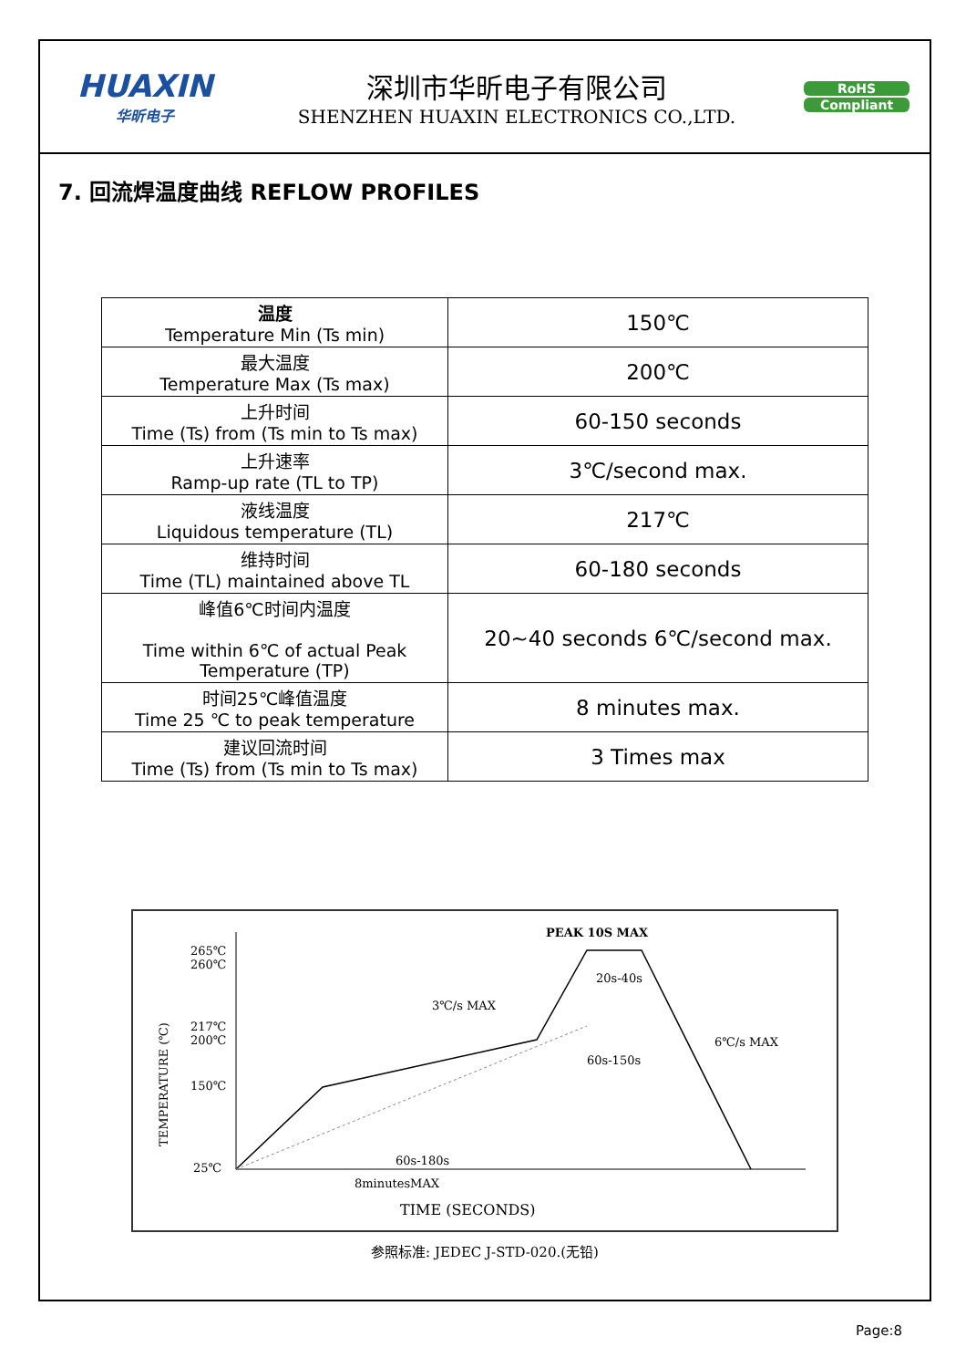HUAXIN
华昕电子
深圳市华昕电子有限公司
SHENZHEN HUAXIN ELECTRONICS CO.,LTD.
RoHS
Compliant
7. 回流焊温度曲线 REFLOW PROFILES
| 温度 Temperature Min (Ts min) | 150℃ |
| 最大温度 Temperature Max (Ts max) | 200℃ |
| 上升时间 Time (Ts) from (Ts min to Ts max) | 60-150 seconds |
| 上升速率 Ramp-up rate (TL to TP) | 3℃/second max. |
| 液线温度 Liquidous temperature (TL) | 217℃ |
| 维持时间 Time (TL) maintained above TL | 60-180 seconds |
| 峰值6℃时间内温度 Time within 6℃ of actual Peak Temperature (TP) | 20~40 seconds 6℃/second max. |
| 时间25℃峰值温度 Time 25 ℃ to peak temperature | 8 minutes max. |
| 建议回流时间 Time (Ts) from (Ts min to Ts max) | 3 Times max |
265℃
260℃
217℃
200℃
150℃
25℃
PEAK 10S MAX
20s-40s
3℃/s MAX
6℃/s MAX
60s-150s
60s-180s
8minutesMAX
TIME (SECONDS)
TEMPERATURE (℃)
参照标准: JEDEC J-STD-020.(无铅)
Page:8